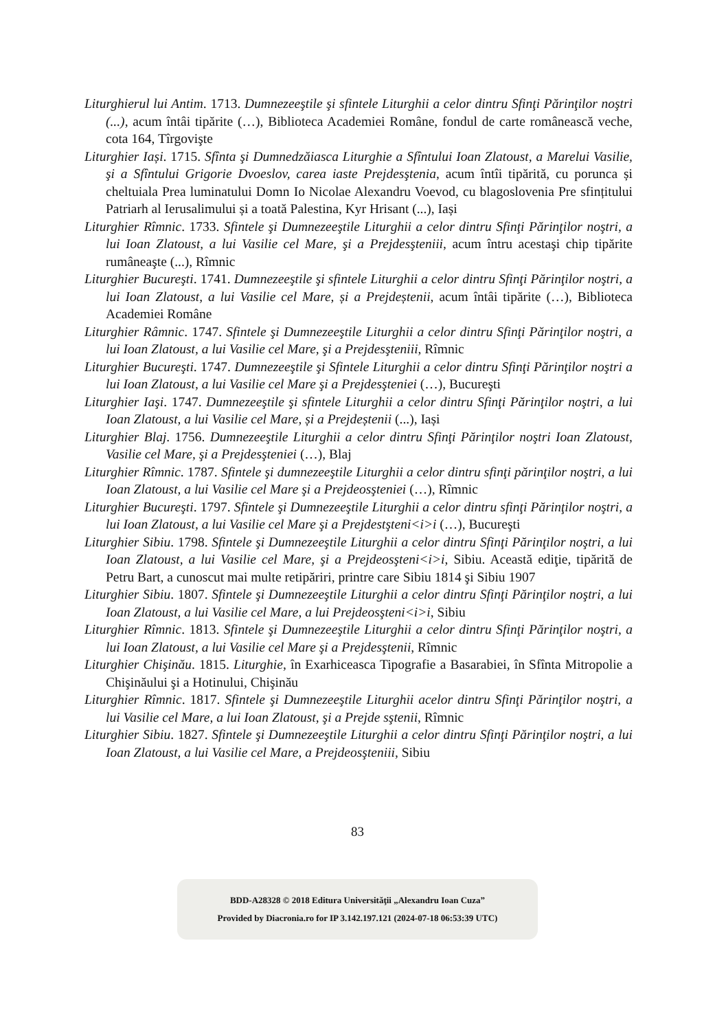Liturghierul lui Antim. 1713. Dumnezeeştile şi sfintele Liturghii a celor dintru Sfinţi Părinţilor noştri (...), acum întâi tipărite (…), Biblioteca Academiei Române, fondul de carte românească veche, cota 164, Tîrgovişte
Liturghier Iași. 1715. Sfînta şi Dumnedzăiasca Liturghie a Sfîntului Ioan Zlatoust, a Marelui Vasilie, şi a Sfîntului Grigorie Dvoeslov, carea iaste Prejdesştenia, acum întîi tipărită, cu porunca și cheltuiala Prea luminatului Domn Io Nicolae Alexandru Voevod, cu blagoslovenia Pre sfințitului Patriarh al Ierusalimului și a toată Palestina, Kyr Hrisant (...), Iași
Liturghier Rîmnic. 1733. Sfintele şi Dumnezeeştile Liturghii a celor dintru Sfinţi Părinţilor noştri, a lui Ioan Zlatoust, a lui Vasilie cel Mare, şi a Prejdesşteniii, acum întru acestaşi chip tipărite rumâneaşte (...), Rîmnic
Liturghier Bucureşti. 1741. Dumnezeeştile şi sfintele Liturghii a celor dintru Sfinţi Părinţilor noştri, a lui Ioan Zlatoust, a lui Vasilie cel Mare, și a Prejdeștenii, acum întâi tipărite (…), Biblioteca Academiei Române
Liturghier Râmnic. 1747. Sfintele şi Dumnezeeştile Liturghii a celor dintru Sfinţi Părinţilor noştri, a lui Ioan Zlatoust, a lui Vasilie cel Mare, şi a Prejdesşteniii, Rîmnic
Liturghier Bucureşti. 1747. Dumnezeeştile şi Sfintele Liturghii a celor dintru Sfinţi Părinţilor noştri a lui Ioan Zlatoust, a lui Vasilie cel Mare şi a Prejdesşteniei (…), Bucureşti
Liturghier Iaşi. 1747. Dumnezeeştile şi sfintele Liturghii a celor dintru Sfinţi Părinţilor noştri, a lui Ioan Zlatoust, a lui Vasilie cel Mare, și a Prejdeștenii (...), Iași
Liturghier Blaj. 1756. Dumnezeeştile Liturghii a celor dintru Sfinţi Părinţilor noştri Ioan Zlatoust, Vasilie cel Mare, şi a Prejdesşteniei (…), Blaj
Liturghier Rîmnic. 1787. Sfintele şi dumnezeeştile Liturghii a celor dintru sfinţi părinţilor noştri, a lui Ioan Zlatoust, a lui Vasilie cel Mare şi a Prejdeosşteniei (…), Rîmnic
Liturghier Bucureşti. 1797. Sfintele şi Dumnezeeştile Liturghii a celor dintru sfinţi Părinţilor noştri, a lui Ioan Zlatoust, a lui Vasilie cel Mare şi a Prejdestşteni<i>i (…), Bucureşti
Liturghier Sibiu. 1798. Sfintele şi Dumnezeeştile Liturghii a celor dintru Sfinţi Părinţilor noştri, a lui Ioan Zlatoust, a lui Vasilie cel Mare, şi a Prejdeosşteni<i>i, Sibiu. Această ediţie, tipărită de Petru Bart, a cunoscut mai multe retipăriri, printre care Sibiu 1814 şi Sibiu 1907
Liturghier Sibiu. 1807. Sfintele şi Dumnezeeştile Liturghii a celor dintru Sfinţi Părinţilor noştri, a lui Ioan Zlatoust, a lui Vasilie cel Mare, a lui Prejdeosşteni<i>i, Sibiu
Liturghier Rîmnic. 1813. Sfintele şi Dumnezeeştile Liturghii a celor dintru Sfinţi Părinţilor noştri, a lui Ioan Zlatoust, a lui Vasilie cel Mare şi a Prejdesştenii, Rîmnic
Liturghier Chişinău. 1815. Liturghie, în Exarhiceasca Tipografie a Basarabiei, în Sfînta Mitropolie a Chişinăului şi a Hotinului, Chişinău
Liturghier Rîmnic. 1817. Sfintele şi Dumnezeeştile Liturghii acelor dintru Sfinţi Părinţilor noştri, a lui Vasilie cel Mare, a lui Ioan Zlatoust, şi a Prejde sştenii, Rîmnic
Liturghier Sibiu. 1827. Sfintele şi Dumnezeeştile Liturghii a celor dintru Sfinţi Părinţilor noştri, a lui Ioan Zlatoust, a lui Vasilie cel Mare, a Prejdeosşteniii, Sibiu
83
BDD-A28328 © 2018 Editura Universităţii „Alexandru Ioan Cuza”
Provided by Diacronia.ro for IP 3.142.197.121 (2024-07-18 06:53:39 UTC)